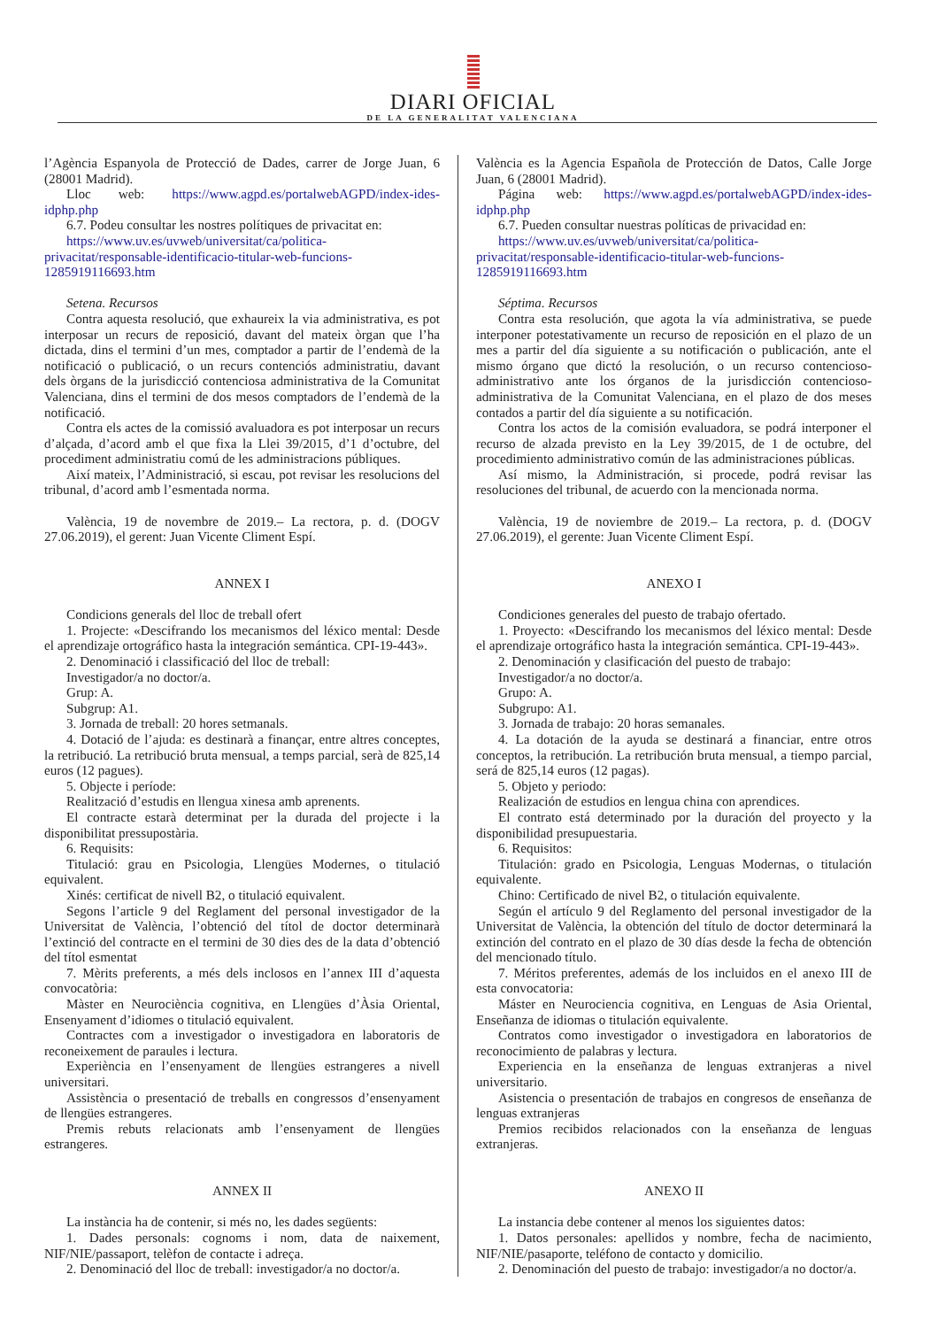DIARI OFICIAL
DE LA GENERALITAT VALENCIANA
l’Agència Espanyola de Protecció de Dades, carrer de Jorge Juan, 6 (28001 Madrid).
Lloc web: https://www.agpd.es/portalwebAGPD/index-ides-idphp.php
6.7. Podeu consultar les nostres polítiques de privacitat en:
https://www.uv.es/uvweb/universitat/ca/politica-privacitat/responsable-identificacio-titular-web-funcions-1285919116693.htm
Setena. Recursos
Contra aquesta resolució, que exhaureix la via administrativa, es pot interposar un recurs de reposició, davant del mateix òrgan que l’ha dictada, dins el termini d’un mes, comptador a partir de l’endemà de la notificació o publicació, o un recurs contenciós administratiu, davant dels òrgans de la jurisdicció contenciosa administrativa de la Comunitat Valenciana, dins el termini de dos mesos comptadors de l’endemà de la notificació.
Contra els actes de la comissió avaluadora es pot interposar un recurs d’alçada, d’acord amb el que fixa la Llei 39/2015, d’1 d’octubre, del procediment administratiu comú de les administracions públiques.
Així mateix, l’Administració, si escau, pot revisar les resolucions del tribunal, d’acord amb l’esmentada norma.
València, 19 de novembre de 2019.– La rectora, p. d. (DOGV 27.06.2019), el gerent: Juan Vicente Climent Espí.
ANNEX I
Condicions generals del lloc de treball ofert
1. Projecte: «Descifrando los mecanismos del léxico mental: Desde el aprendizaje ortográfico hasta la integración semántica. CPI-19-443».
2. Denominació i classificació del lloc de treball:
Investigador/a no doctor/a.
Grup: A.
Subgrup: A1.
3. Jornada de treball: 20 hores setmanals.
4. Dotació de l’ajuda: es destinarà a finançar, entre altres conceptes, la retribució. La retribució bruta mensual, a temps parcial, serà de 825,14 euros (12 pagues).
5. Objecte i període:
Realització d’estudis en llengua xinesa amb aprenents.
El contracte estarà determinat per la durada del projecte i la disponibilitat pressupostària.
6. Requisits:
Titulació: grau en Psicologia, Llengües Modernes, o titulació equivalent.
Xinés: certificat de nivell B2, o titulació equivalent.
Segons l’article 9 del Reglament del personal investigador de la Universitat de València, l’obtenció del títol de doctor determinarà l’extinció del contracte en el termini de 30 dies des de la data d’obtenció del títol esmentat
7. Mèrits preferents, a més dels inclosos en l’annex III d’aquesta convocatòria:
Màster en Neurociència cognitiva, en Llengües d’Àsia Oriental, Ensenyament d’idiomes o titulació equivalent.
Contractes com a investigador o investigadora en laboratoris de reconeixement de paraules i lectura.
Experiència en l’ensenyament de llengües estrangeres a nivell universitari.
Assistència o presentació de treballs en congressos d’ensenyament de llengües estrangeres.
Premis rebuts relacionats amb l’ensenyament de llengües estrangeres.
ANNEX II
La instància ha de contenir, si més no, les dades següents:
1. Dades personals: cognoms i nom, data de naixement, NIF/NIE/passaport, telèfon de contacte i adreça.
2. Denominació del lloc de treball: investigador/a no doctor/a.
València es la Agencia Española de Protección de Datos, Calle Jorge Juan, 6 (28001 Madrid).
Página web: https://www.agpd.es/portalwebAGPD/index-ides-idphp.php
6.7. Pueden consultar nuestras políticas de privacidad en:
https://www.uv.es/uvweb/universitat/ca/politica-privacitat/responsable-identificacio-titular-web-funcions-1285919116693.htm
Séptima. Recursos
Contra esta resolución, que agota la vía administrativa, se puede interponer potestativamente un recurso de reposición en el plazo de un mes a partir del día siguiente a su notificación o publicación, ante el mismo órgano que dictó la resolución, o un recurso contencioso-administrativo ante los órganos de la jurisdicción contencioso-administrativa de la Comunitat Valenciana, en el plazo de dos meses contados a partir del día siguiente a su notificación.
Contra los actos de la comisión evaluadora, se podrá interponer el recurso de alzada previsto en la Ley 39/2015, de 1 de octubre, del procedimiento administrativo común de las administraciones públicas.
Así mismo, la Administración, si procede, podrá revisar las resoluciones del tribunal, de acuerdo con la mencionada norma.
València, 19 de noviembre de 2019.– La rectora, p. d. (DOGV 27.06.2019), el gerente: Juan Vicente Climent Espí.
ANEXO I
Condiciones generales del puesto de trabajo ofertado.
1. Proyecto: «Descifrando los mecanismos del léxico mental: Desde el aprendizaje ortográfico hasta la integración semántica. CPI-19-443».
2. Denominación y clasificación del puesto de trabajo:
Investigador/a no doctor/a.
Grupo: A.
Subgrupo: A1.
3. Jornada de trabajo: 20 horas semanales.
4. La dotación de la ayuda se destinará a financiar, entre otros conceptos, la retribución. La retribución bruta mensual, a tiempo parcial, será de 825,14 euros (12 pagas).
5. Objeto y periodo:
Realización de estudios en lengua china con aprendices.
El contrato está determinado por la duración del proyecto y la disponibilidad presupuestaria.
6. Requisitos:
Titulación: grado en Psicologia, Lenguas Modernas, o titulación equivalente.
Chino: Certificado de nivel B2, o titulación equivalente.
Según el artículo 9 del Reglamento del personal investigador de la Universitat de València, la obtención del título de doctor determinará la extinción del contrato en el plazo de 30 días desde la fecha de obtención del mencionado título.
7. Méritos preferentes, además de los incluidos en el anexo III de esta convocatoria:
Máster en Neurociencia cognitiva, en Lenguas de Asia Oriental, Enseñanza de idiomas o titulación equivalente.
Contratos como investigador o investigadora en laboratorios de reconocimiento de palabras y lectura.
Experiencia en la enseñanza de lenguas extranjeras a nivel universitario.
Asistencia o presentación de trabajos en congresos de enseñanza de lenguas extranjeras
Premios recibidos relacionados con la enseñanza de lenguas extranjeras.
ANEXO II
La instancia debe contener al menos los siguientes datos:
1. Datos personales: apellidos y nombre, fecha de nacimiento, NIF/NIE/pasaporte, teléfono de contacto y domicilio.
2. Denominación del puesto de trabajo: investigador/a no doctor/a.